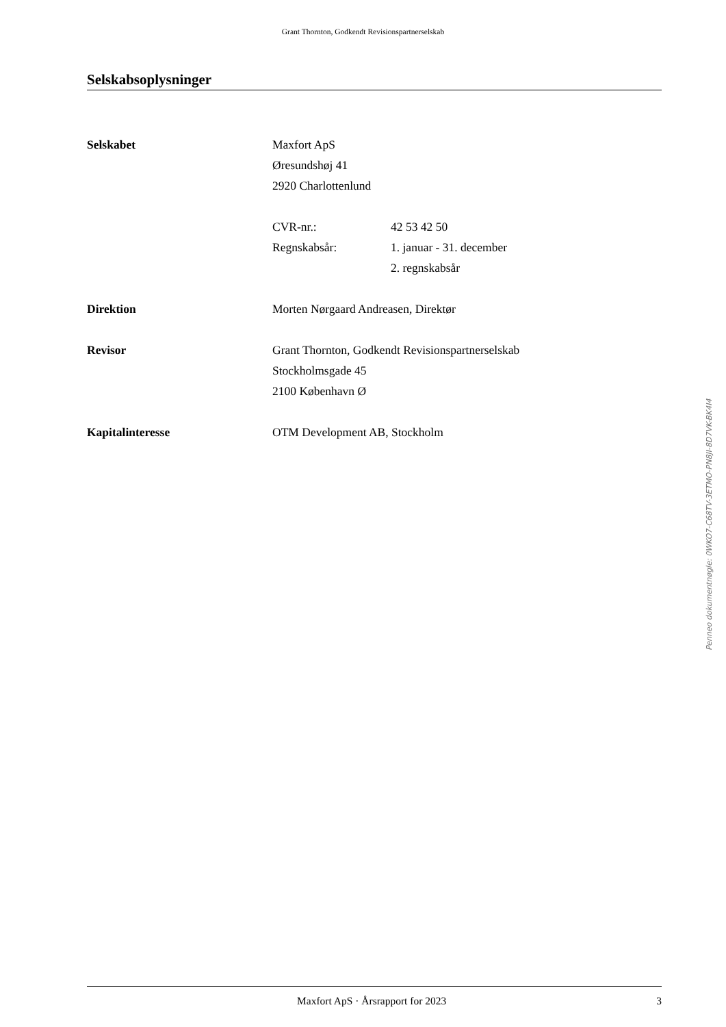Grant Thornton, Godkendt Revisionspartnerselskab
Selskabsoplysninger
Selskabet Maxfort ApS
Øresundshøj 41
2920 Charlottenlund
CVR-nr.: 42 53 42 50
Regnskabsår: 1. januar - 31. december
2. regnskabsår
Direktion Morten Nørgaard Andreasen, Direktør
Revisor Grant Thornton, Godkendt Revisionspartnerselskab
Stockholmsgade 45
2100 København Ø
Kapitalinteresse OTM Development AB, Stockholm
Penneo dokumentnøgle: 0WKO7-C68TV-3ETMO-PN8JI-8D7VK-BK4I4
Maxfort ApS · Årsrapport for 2023
3